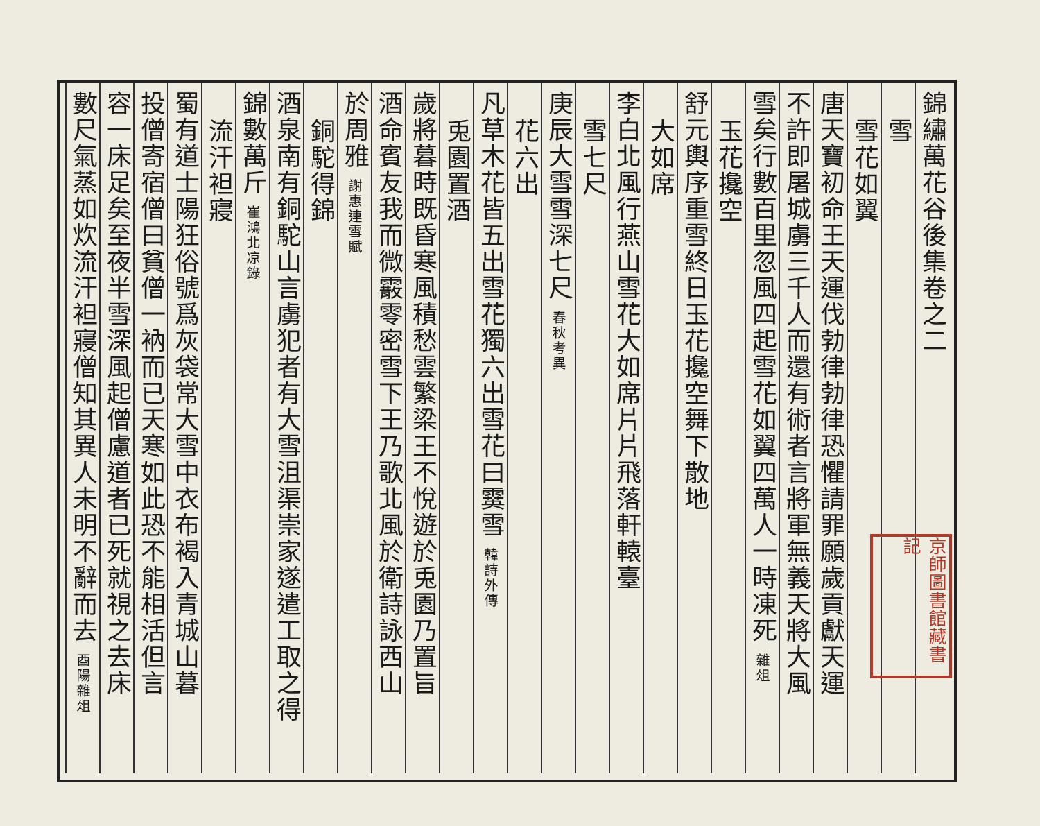錦繡萬花谷後集卷之二
雪
雪花如翼
唐天寶初命王天運伐勃律勃律恐懼請罪願歲貢獻天運
不許即屠城虜三千人而還有術者言將軍無義天將大風
雪矣行數百里忽風四起雪花如翼四萬人一時凍死 雜俎
玉花攙空
舒元輿序重雪終日玉花攙空舞下散地
大如席
李白北風行燕山雪花大如席片片飛落軒轅臺
雪七尺
庚辰大雪雪深七尺 春秋考異
花六出
凡草木花皆五出雪花獨六出雪花曰霙雪 韓詩外傳
兎園置酒
歲將暮時既昏寒風積愁雲繁梁王不悅遊於兎園乃置旨
酒命賓友我而微霰零密雪下王乃歌北風於衛詩詠西山
於周雅 謝惠連雪賦
銅駝得錦
酒泉南有銅駝山言虜犯者有大雪沮渠崇家遂遣工取之得
錦數萬斤 崔鴻北凉錄
流汗袒寢
蜀有道士陽狂俗號爲灰袋常大雪中衣布褐入青城山暮
投僧寄宿僧曰貧僧一衲而已天寒如此恐不能相活但言
容一床足矣至夜半雪深風起僧慮道者已死就視之去床
數尺氣蒸如炊流汗袒寢僧知其異人未明不辭而去 酉陽雜俎
京師圖書館藏書記